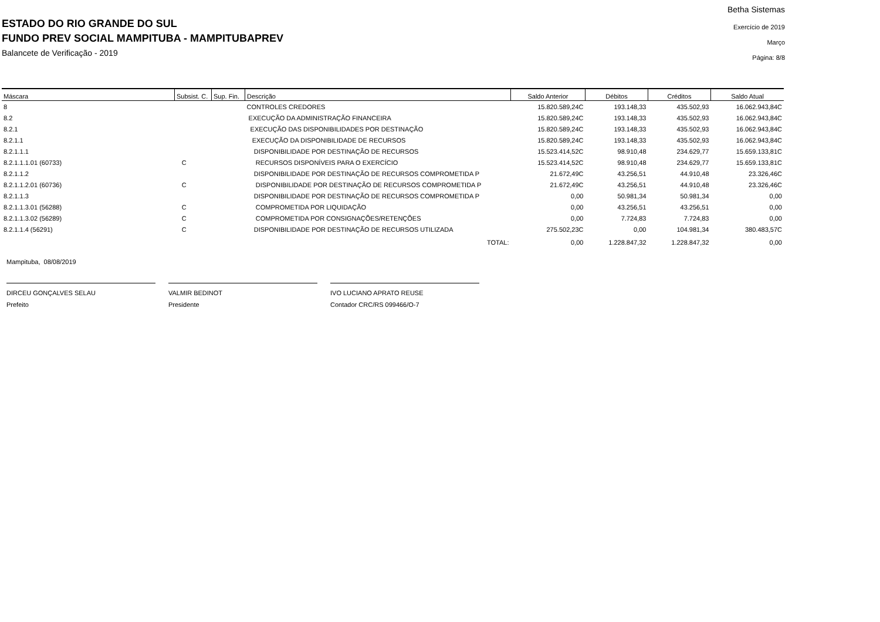ESTADO DO RIO GRANDE DO SUL
FUNDO PREV SOCIAL MAMPITUBA - MAMPITUBAPREV
Balancete de Verificação - 2019
Betha Sistemas
Exercício de 2019
Março
Página: 8/8
| Máscara | Subsist. C. | Sup. Fin. | Descrição | Saldo Anterior | Débitos | Créditos | Saldo Atual |
| --- | --- | --- | --- | --- | --- | --- | --- |
| 8 | | | CONTROLES CREDORES | 15.820.589,24C | 193.148,33 | 435.502,93 | 16.062.943,84C |
| 8.2 | | | EXECUÇÃO DA ADMINISTRAÇÃO FINANCEIRA | 15.820.589,24C | 193.148,33 | 435.502,93 | 16.062.943,84C |
| 8.2.1 | | | EXECUÇÃO DAS DISPONIBILIDADES POR DESTINAÇÃO | 15.820.589,24C | 193.148,33 | 435.502,93 | 16.062.943,84C |
| 8.2.1.1 | | | EXECUÇÃO DA DISPONIBILIDADE DE RECURSOS | 15.820.589,24C | 193.148,33 | 435.502,93 | 16.062.943,84C |
| 8.2.1.1.1 | | | DISPONIBILIDADE POR DESTINAÇÃO DE RECURSOS | 15.523.414,52C | 98.910,48 | 234.629,77 | 15.659.133,81C |
| 8.2.1.1.1.01 (60733) | C | | RECURSOS DISPONÍVEIS PARA O EXERCÍCIO | 15.523.414,52C | 98.910,48 | 234.629,77 | 15.659.133,81C |
| 8.2.1.1.2 | | | DISPONIBILIDADE POR DESTINAÇÃO DE RECURSOS COMPROMETIDA P | 21.672,49C | 43.256,51 | 44.910,48 | 23.326,46C |
| 8.2.1.1.2.01 (60736) | C | | DISPONIBILIDADE POR DESTINAÇÃO DE RECURSOS COMPROMETIDA P | 21.672,49C | 43.256,51 | 44.910,48 | 23.326,46C |
| 8.2.1.1.3 | | | DISPONIBILIDADE POR DESTINAÇÃO DE RECURSOS COMPROMETIDA P | 0,00 | 50.981,34 | 50.981,34 | 0,00 |
| 8.2.1.1.3.01 (56288) | C | | COMPROMETIDA POR LIQUIDAÇÃO | 0,00 | 43.256,51 | 43.256,51 | 0,00 |
| 8.2.1.1.3.02 (56289) | C | | COMPROMETIDA POR CONSIGNAÇÕES/RETENÇÕES | 0,00 | 7.724,83 | 7.724,83 | 0,00 |
| 8.2.1.1.4 (56291) | C | | DISPONIBILIDADE POR DESTINAÇÃO DE RECURSOS UTILIZADA | 275.502,23C | 0,00 | 104.981,34 | 380.483,57C |
| | | | TOTAL: | 0,00 | 1.228.847,32 | 1.228.847,32 | 0,00 |
Mampituba, 08/08/2019
DIRCEU GONÇALVES SELAU
Prefeito
VALMIR BEDINOT
Presidente
IVO LUCIANO APRATO REUSE
Contador CRC/RS 099466/O-7